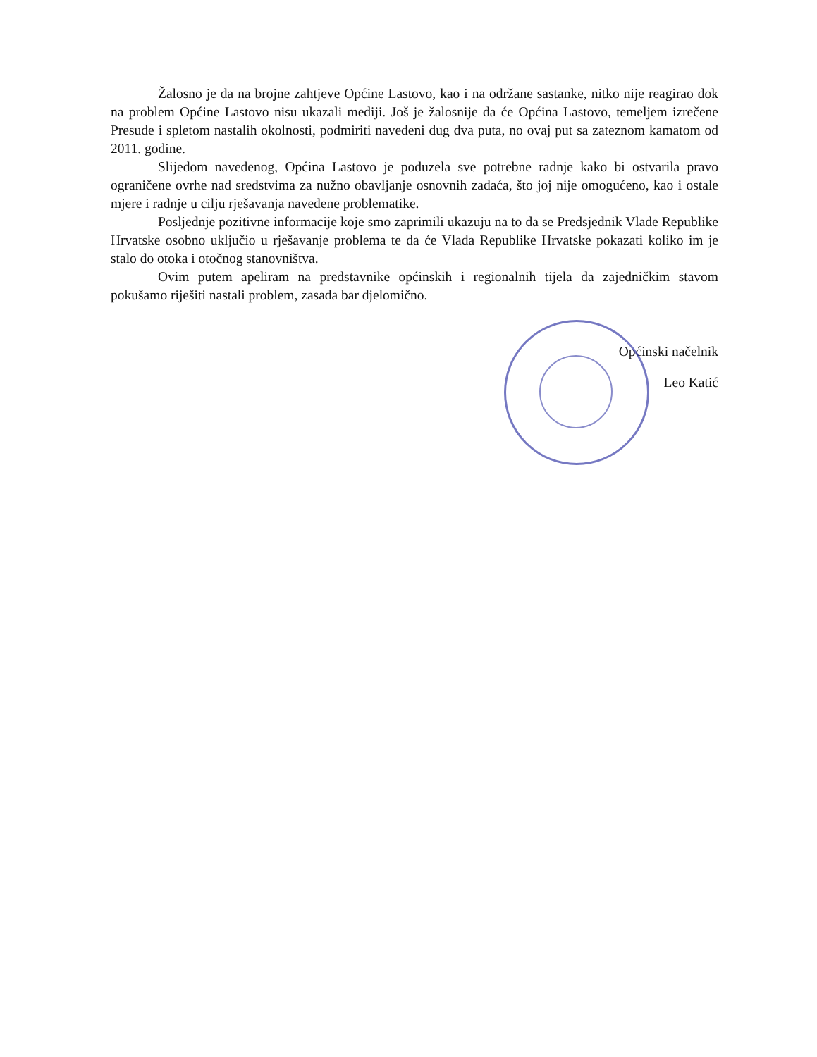Žalosno je da na brojne zahtjeve Općine Lastovo, kao i na održane sastanke, nitko nije reagirao dok na problem Općine Lastovo nisu ukazali mediji. Još je žalosnije da će Općina Lastovo, temeljem izrečene Presude i spletom nastalih okolnosti, podmiriti navedeni dug dva puta, no ovaj put sa zateznom kamatom od 2011. godine.
Slijedom navedenog, Općina Lastovo je poduzela sve potrebne radnje kako bi ostvarila pravo ograničene ovrhe nad sredstvima za nužno obavljanje osnovnih zadaća, što joj nije omogućeno, kao i ostale mjere i radnje u cilju rješavanja navedene problematike.
Posljednje pozitivne informacije koje smo zaprimili ukazuju na to da se Predsjednik Vlade Republike Hrvatske osobno uključio u rješavanje problema te da će Vlada Republike Hrvatske pokazati koliko im je stalo do otoka i otočnog stanovništva.
Ovim putem apeliram na predstavnike općinskih i regionalnih tijela da zajedničkim stavom pokušamo riješiti nastali problem, zasada bar djelomično.
Općinski načelnik
Leo Katić